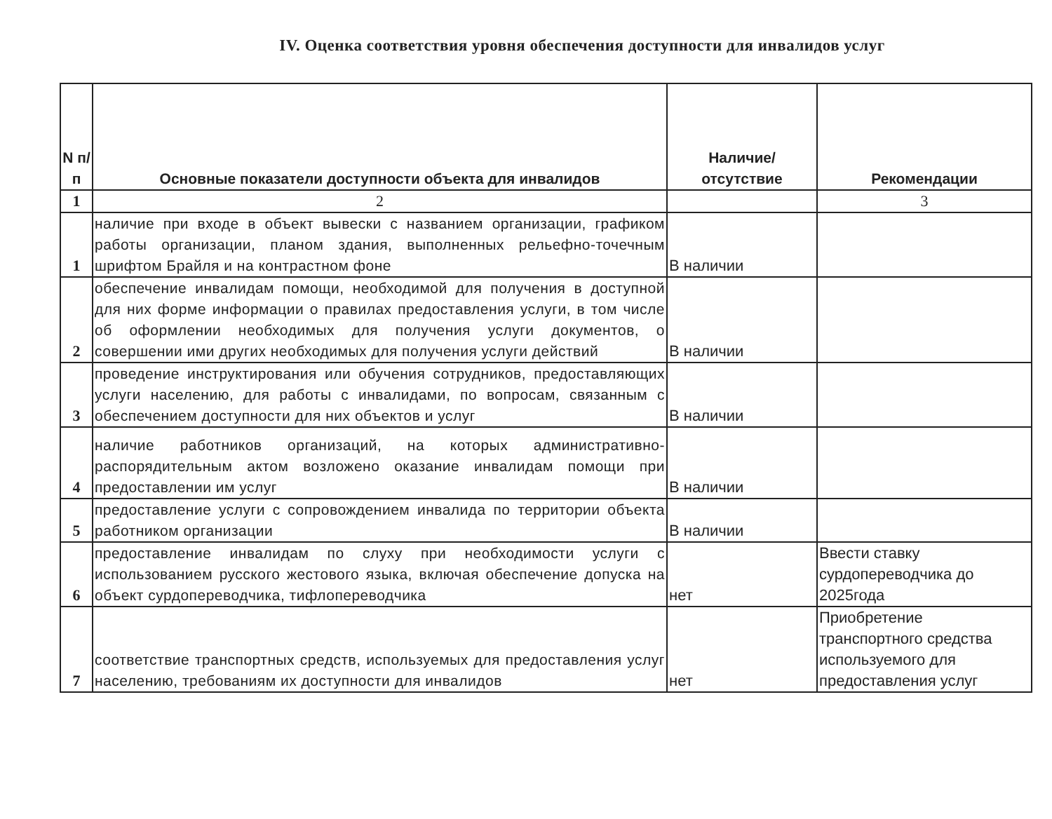IV. Оценка соответствия уровня обеспечения доступности для инвалидов услуг
| N п/п | Основные показатели доступности объекта для инвалидов | Наличие/ отсутствие | Рекомендации |
| --- | --- | --- | --- |
| 1 | 2 | | 3 |
| 1 | наличие при входе в объект вывески с названием организации, графиком работы организации, планом здания, выполненных рельефно-точечным шрифтом Брайля и на контрастном фоне | В наличии | |
| 2 | обеспечение инвалидам помощи, необходимой для получения в доступной для них форме информации о правилах предоставления услуги, в том числе об оформлении необходимых для получения услуги документов, о совершении ими других необходимых для получения услуги действий | В наличии | |
| 3 | проведение инструктирования или обучения сотрудников, предоставляющих услуги населению, для работы с инвалидами, по вопросам, связанным с обеспечением доступности для них объектов и услуг | В наличии | |
| 4 | наличие работников организаций, на которых административно-распорядительным актом возложено оказание инвалидам помощи при предоставлении им услуг | В наличии | |
| 5 | предоставление услуги с сопровождением инвалида по территории объекта работником организации | В наличии | |
| 6 | предоставление инвалидам по слуху при необходимости услуги с использованием русского жестового языка, включая обеспечение допуска на объект сурдопереводчика, тифлопереводчика | нет | Ввести ставку сурдопереводчика до 2025года |
| 7 | соответствие транспортных средств, используемых для предоставления услуг населению, требованиям их доступности для инвалидов | нет | Приобретение транспортного средства используемого для предоставления услуг |